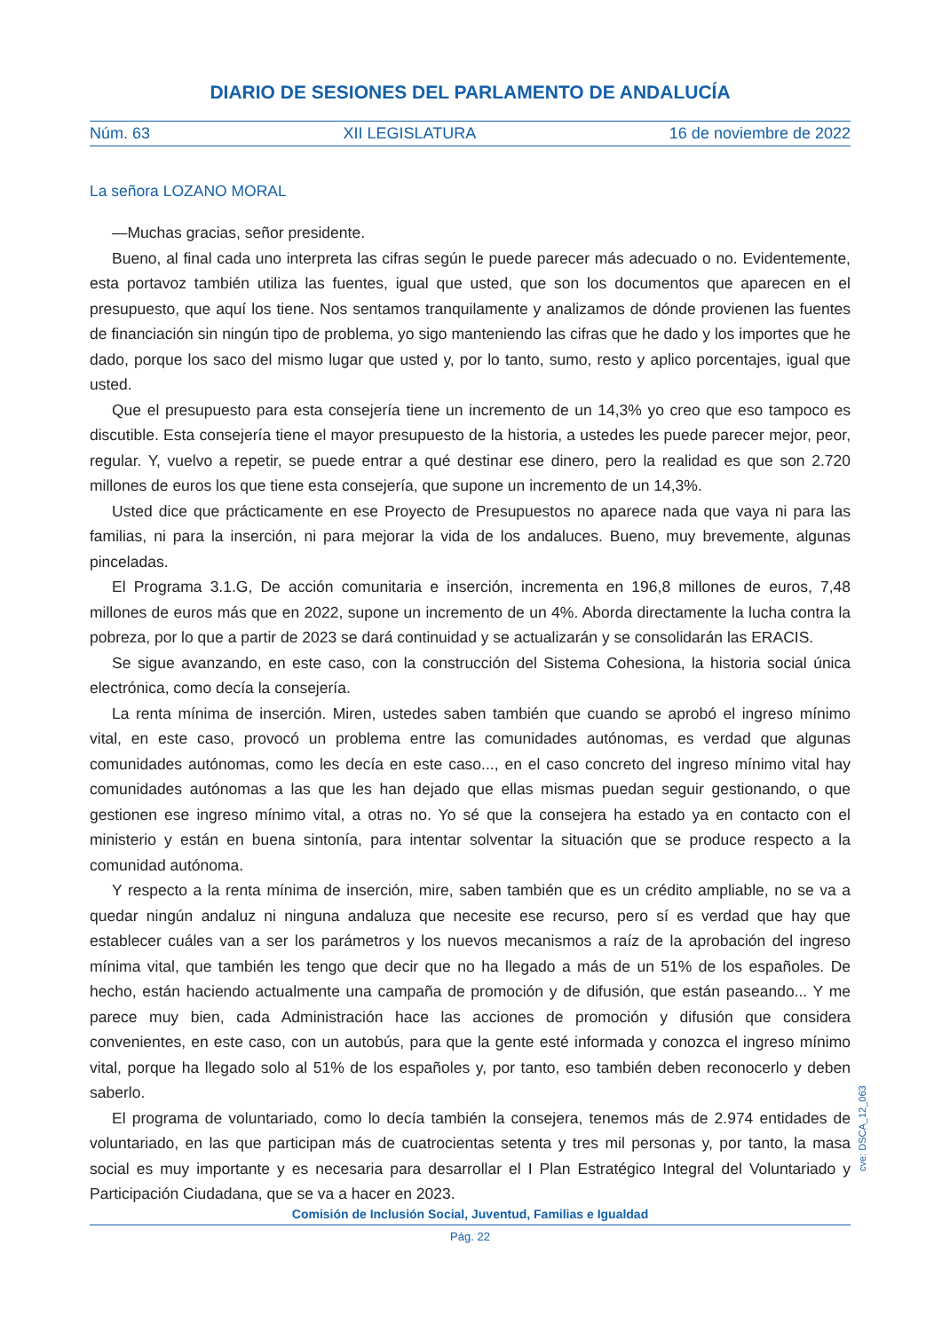DIARIO DE SESIONES DEL PARLAMENTO DE ANDALUCÍA
Núm. 63 XII LEGISLATURA 16 de noviembre de 2022
La señora LOZANO MORAL
—Muchas gracias, señor presidente.
Bueno, al final cada uno interpreta las cifras según le puede parecer más adecuado o no. Evidentemente, esta portavoz también utiliza las fuentes, igual que usted, que son los documentos que aparecen en el presupuesto, que aquí los tiene. Nos sentamos tranquilamente y analizamos de dónde provienen las fuentes de financiación sin ningún tipo de problema, yo sigo manteniendo las cifras que he dado y los importes que he dado, porque los saco del mismo lugar que usted y, por lo tanto, sumo, resto y aplico porcentajes, igual que usted.
Que el presupuesto para esta consejería tiene un incremento de un 14,3% yo creo que eso tampoco es discutible. Esta consejería tiene el mayor presupuesto de la historia, a ustedes les puede parecer mejor, peor, regular. Y, vuelvo a repetir, se puede entrar a qué destinar ese dinero, pero la realidad es que son 2.720 millones de euros los que tiene esta consejería, que supone un incremento de un 14,3%.
Usted dice que prácticamente en ese Proyecto de Presupuestos no aparece nada que vaya ni para las familias, ni para la inserción, ni para mejorar la vida de los andaluces. Bueno, muy brevemente, algunas pinceladas.
El Programa 3.1.G, De acción comunitaria e inserción, incrementa en 196,8 millones de euros, 7,48 millones de euros más que en 2022, supone un incremento de un 4%. Aborda directamente la lucha contra la pobreza, por lo que a partir de 2023 se dará continuidad y se actualizarán y se consolidarán las ERACIS.
Se sigue avanzando, en este caso, con la construcción del Sistema Cohesiona, la historia social única electrónica, como decía la consejería.
La renta mínima de inserción. Miren, ustedes saben también que cuando se aprobó el ingreso mínimo vital, en este caso, provocó un problema entre las comunidades autónomas, es verdad que algunas comunidades autónomas, como les decía en este caso..., en el caso concreto del ingreso mínimo vital hay comunidades autónomas a las que les han dejado que ellas mismas puedan seguir gestionando, o que gestionen ese ingreso mínimo vital, a otras no. Yo sé que la consejera ha estado ya en contacto con el ministerio y están en buena sintonía, para intentar solventar la situación que se produce respecto a la comunidad autónoma.
Y respecto a la renta mínima de inserción, mire, saben también que es un crédito ampliable, no se va a quedar ningún andaluz ni ninguna andaluza que necesite ese recurso, pero sí es verdad que hay que establecer cuáles van a ser los parámetros y los nuevos mecanismos a raíz de la aprobación del ingreso mínima vital, que también les tengo que decir que no ha llegado a más de un 51% de los españoles. De hecho, están haciendo actualmente una campaña de promoción y de difusión, que están paseando... Y me parece muy bien, cada Administración hace las acciones de promoción y difusión que considera convenientes, en este caso, con un autobús, para que la gente esté informada y conozca el ingreso mínimo vital, porque ha llegado solo al 51% de los españoles y, por tanto, eso también deben reconocerlo y deben saberlo.
El programa de voluntariado, como lo decía también la consejera, tenemos más de 2.974 entidades de voluntariado, en las que participan más de cuatrocientas setenta y tres mil personas y, por tanto, la masa social es muy importante y es necesaria para desarrollar el I Plan Estratégico Integral del Voluntariado y Participación Ciudadana, que se va a hacer en 2023.
cve: DSCA_12_063
Comisión de Inclusión Social, Juventud, Familias e Igualdad
Pág. 22